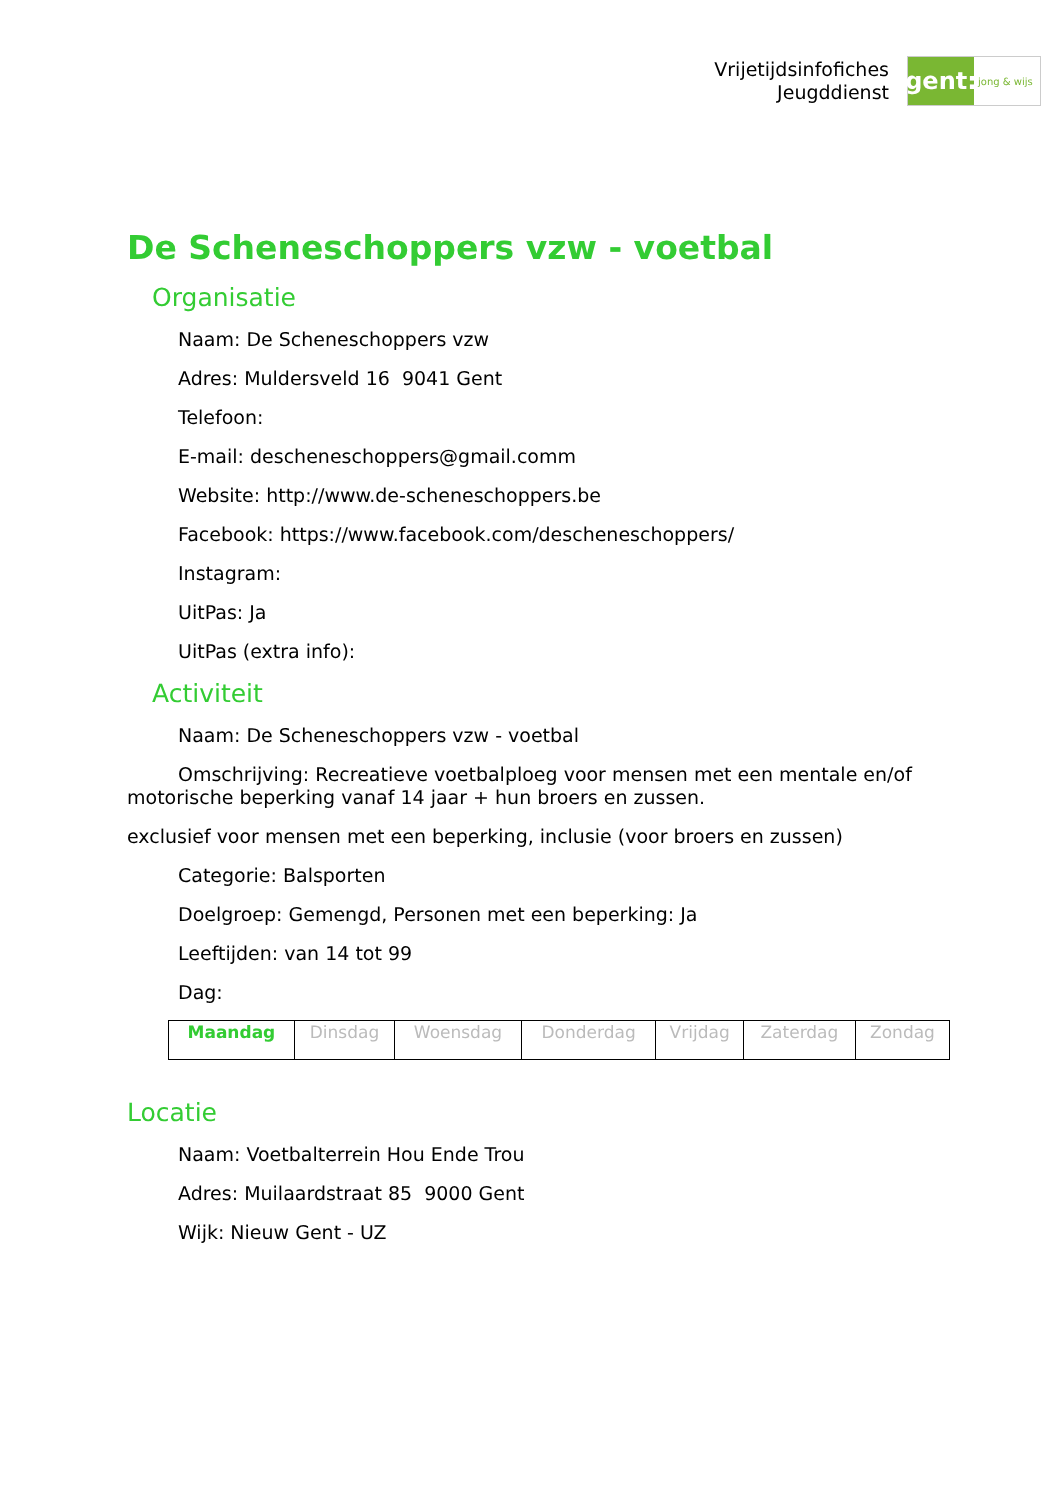Vrijetijdsinfofiches
Jeugddienst
gent:
jong & wijs
De Scheneschoppers vzw - voetbal
Organisatie
Naam: De Scheneschoppers vzw
Adres: Muldersveld 16 9041 Gent
Telefoon:
E-mail: descheneschoppers@gmail.comm
Website: http://www.de-scheneschoppers.be
Facebook: https://www.facebook.com/descheneschoppers/
Instagram:
UitPas: Ja
UitPas (extra info):
Activiteit
Naam: De Scheneschoppers vzw - voetbal
Omschrijving: Recreatieve voetbalploeg voor mensen met een mentale en/of motorische beperking vanaf 14 jaar + hun broers en zussen.
exclusief voor mensen met een beperking, inclusie (voor broers en zussen)
Categorie: Balsporten
Doelgroep: Gemengd, Personen met een beperking: Ja
Leeftijden: van 14 tot 99
Dag:
| Maandag | Dinsdag | Woensdag | Donderdag | Vrijdag | Zaterdag | Zondag |
Locatie
Naam: Voetbalterrein Hou Ende Trou
Adres: Muilaardstraat 85 9000 Gent
Wijk: Nieuw Gent - UZ